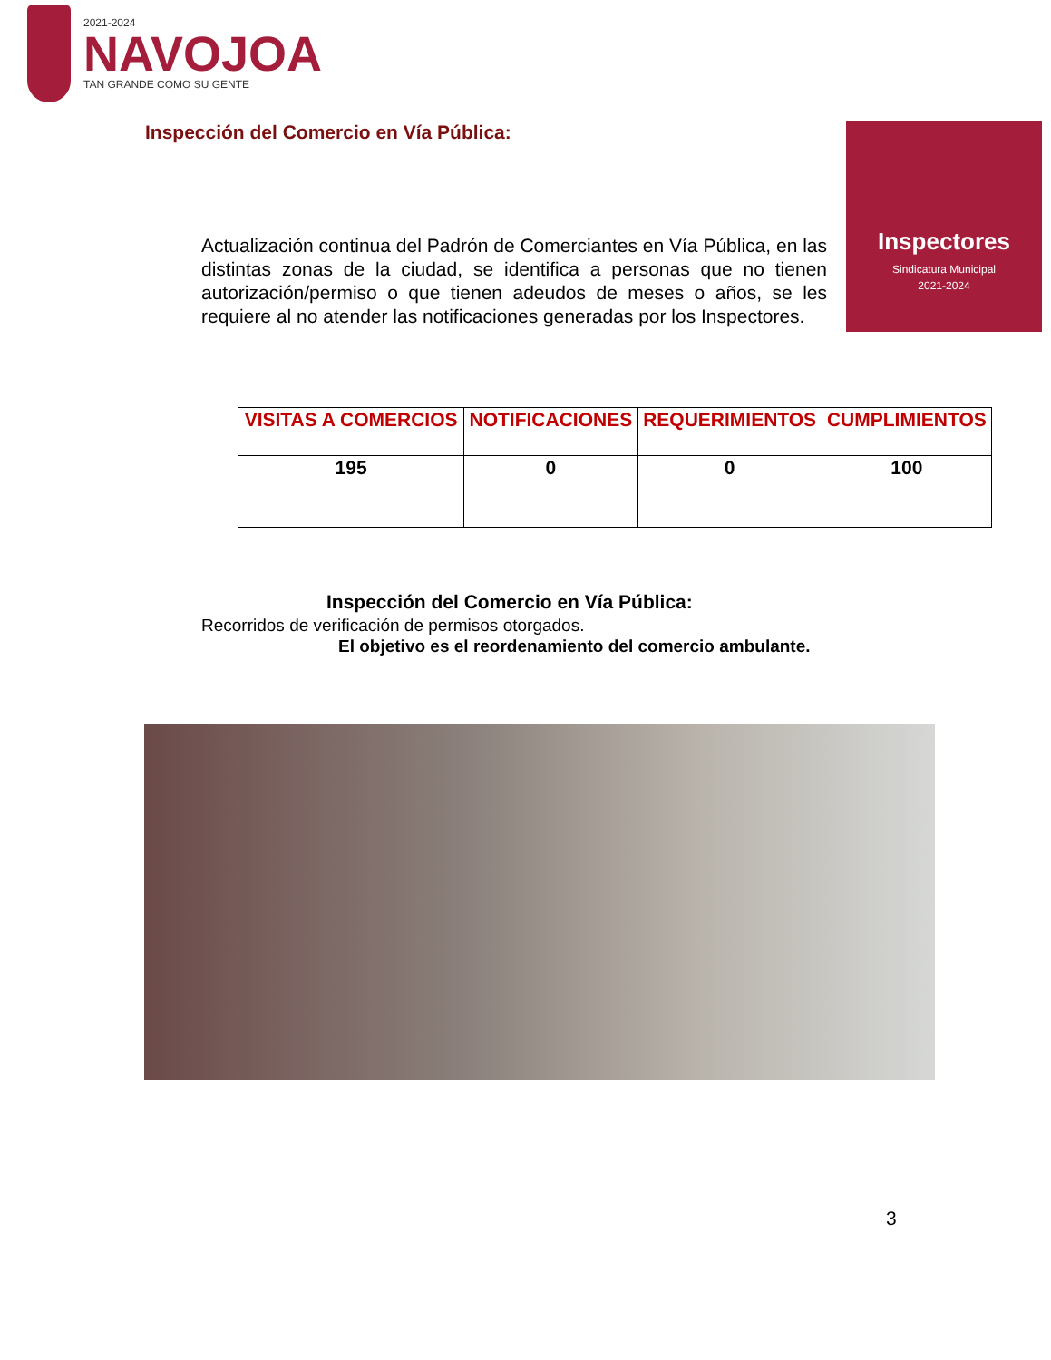2021-2024
NAVOJOA
TAN GRANDE COMO SU GENTE
Inspección del Comercio en Vía Pública:
Inspectores
Sindicatura Municipal
2021-2024
Actualización continua del Padrón de Comerciantes en Vía Pública, en las distintas zonas de la ciudad, se identifica a personas que no tienen autorización/permiso o que tienen adeudos de meses o años, se les requiere al no atender las notificaciones generadas por los Inspectores.
| VISITAS A COMERCIOS | NOTIFICACIONES | REQUERIMIENTOS | CUMPLIMIENTOS |
| --- | --- | --- | --- |
| 195 | 0 | 0 | 100 |
Inspección del Comercio en Vía Pública:
Recorridos de verificación de permisos otorgados.
El objetivo es el reordenamiento del comercio ambulante.
3